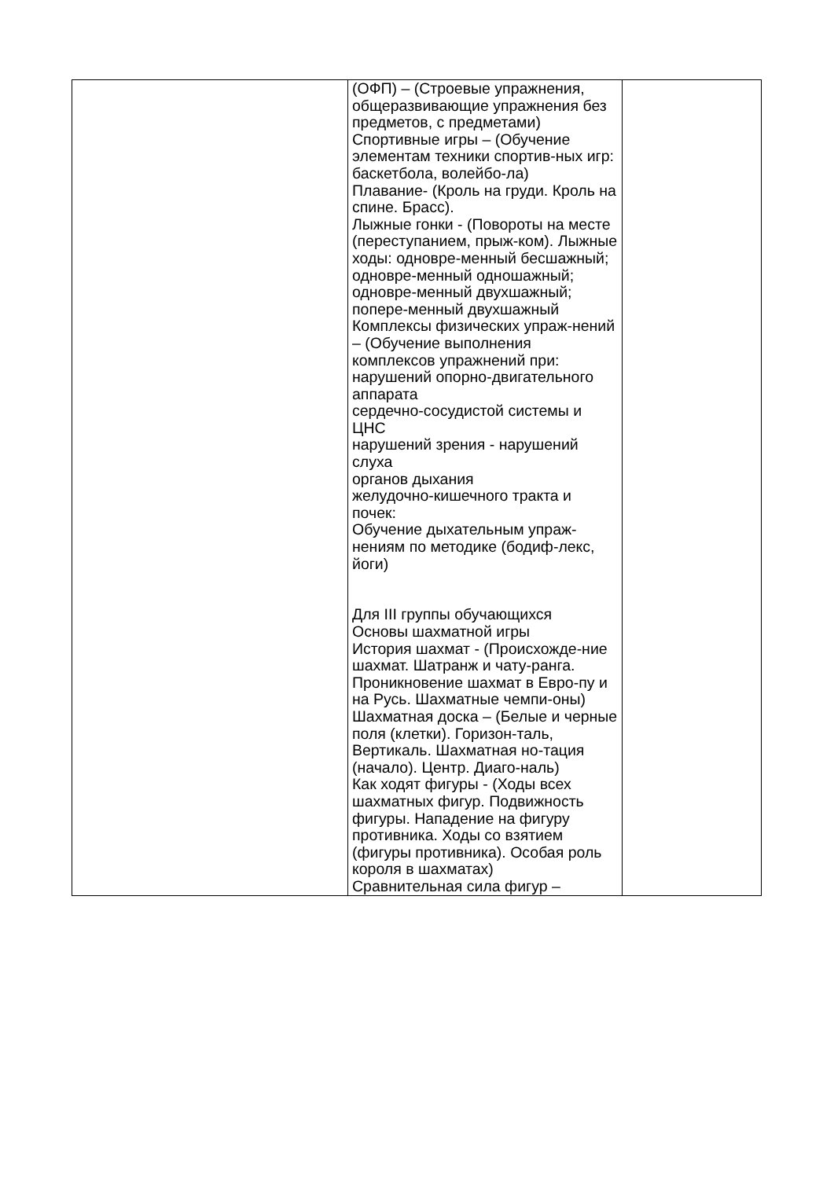| | (ОФП) – (Строевые упражнения, общеразвивающие упражнения без предметов, с предметами) Спортивные игры – (Обучение элементам техники спортив-ных игр: баскетбола, волейбо-ла) Плавание- (Кроль на груди. Кроль на спине. Брасс). Лыжные гонки - (Повороты на месте (переступанием, прыж-ком). Лыжные ходы: одновре-менный бесшажный; одновре-менный одношажный; одновре-менный двухшажный; попере-менный двухшажный Комплексы физических упраж-нений – (Обучение выполнения комплексов упражнений при: нарушений опорно-двигательного аппарата сердечно-сосудистой системы и ЦНС нарушений зрения - нарушений слуха органов дыхания желудочно-кишечного тракта и почек: Обучение дыхательным упраж-нениям по методике (бодиф-лекс, йоги) Для III группы обучающихся Основы шахматной игры История шахмат - (Происхожде-ние шахмат. Шатранж и чату-ранга. Проникновение шахмат в Евро-пу и на Русь. Шахматные чемпи-оны) Шахматная доска – (Белые и черные поля (клетки). Горизон-таль, Вертикаль. Шахматная но-тация (начало). Центр. Диаго-наль) Как ходят фигуры - (Ходы всех шахматных фигур. Подвижность фигуры. Нападение на фигуру противника. Ходы со взятием (фигуры противника). Особая роль короля в шахматах) Сравнительная сила фигур – | |